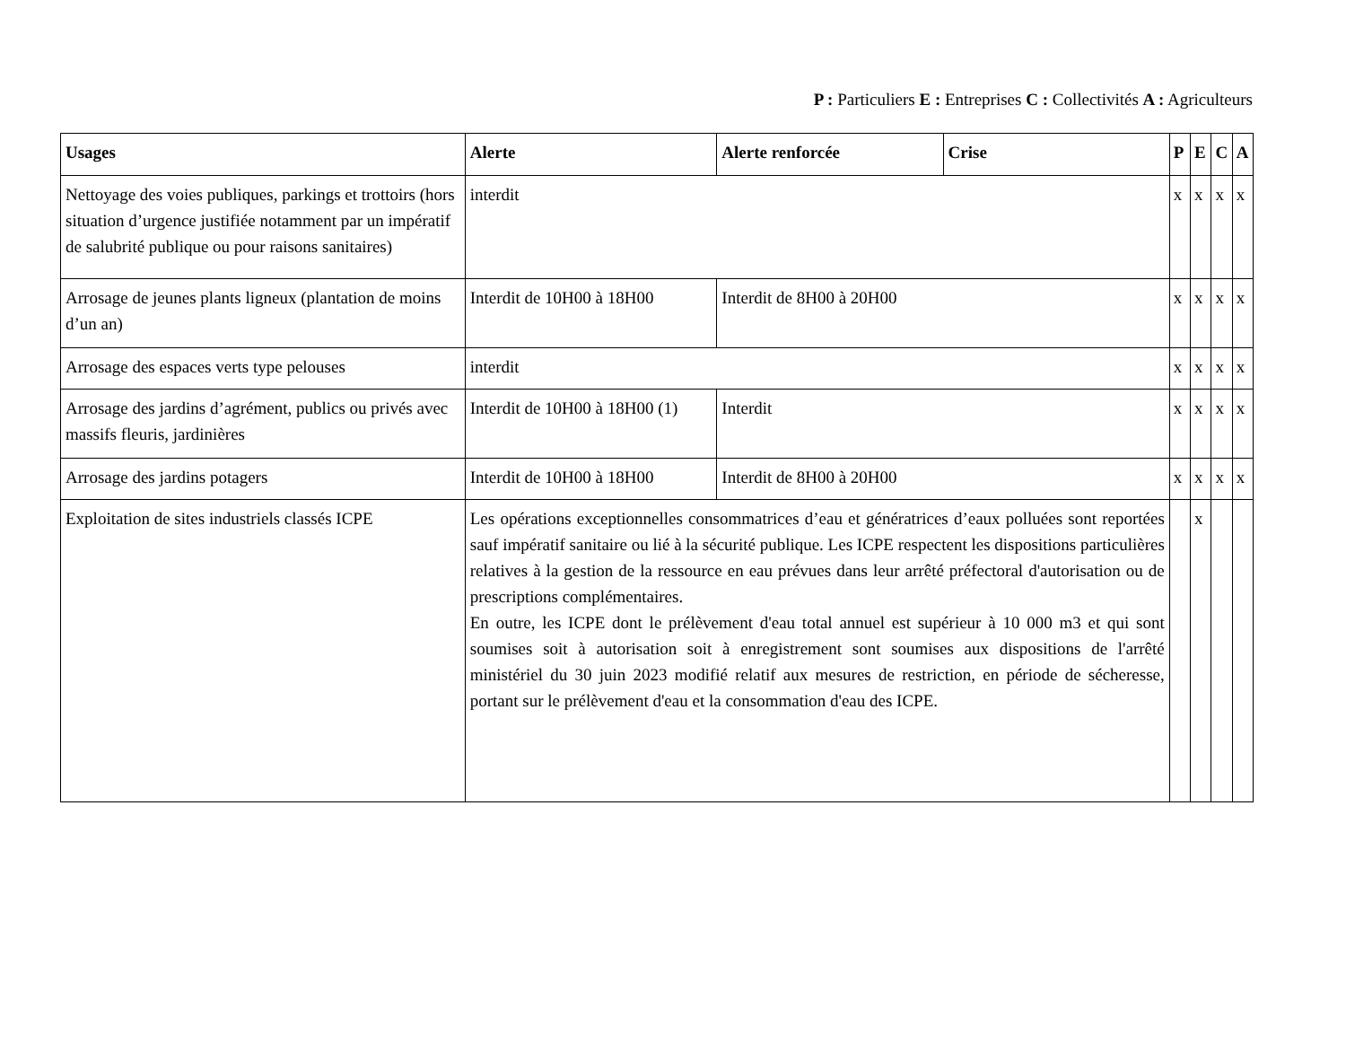P : Particuliers E : Entreprises C : Collectivités A : Agriculteurs
| Usages | Alerte | Alerte renforcée | Crise | P | E | C | A |
| --- | --- | --- | --- | --- | --- | --- | --- |
| Nettoyage des voies publiques, parkings et trottoirs (hors situation d’urgence justifiée notamment par un impératif de salubrité publique ou pour raisons sanitaires) | interdit | | | x | x | x | x |
| Arrosage de jeunes plants ligneux (plantation de moins d’un an) | Interdit de 10H00 à 18H00 | Interdit de 8H00 à 20H00 | | x | x | x | x |
| Arrosage des espaces verts type pelouses | interdit | | | x | x | x | x |
| Arrosage des jardins d’agrément, publics ou privés avec massifs fleuris, jardinières | Interdit de 10H00 à 18H00 (1) | Interdit | | x | x | x | x |
| Arrosage des jardins potagers | Interdit de 10H00 à 18H00 | Interdit de 8H00 à 20H00 | | x | x | x | x |
| Exploitation de sites industriels classés ICPE | Les opérations exceptionnelles consommatrices d’eau et génératrices d’eaux polluées sont reportées sauf impératif sanitaire ou lié à la sécurité publique. Les ICPE respectent les dispositions particulières relatives à la gestion de la ressource en eau prévues dans leur arrêté préfectoral d'autorisation ou de prescriptions complémentaires. En outre, les ICPE dont le prélèvement d'eau total annuel est supérieur à 10 000 m3 et qui sont soumises soit à autorisation soit à enregistrement sont soumises aux dispositions de l'arrêté ministériel du 30 juin 2023 modifié relatif aux mesures de restriction, en période de sécheresse, portant sur le prélèvement d'eau et la consommation d'eau des ICPE. | | | | x | | |